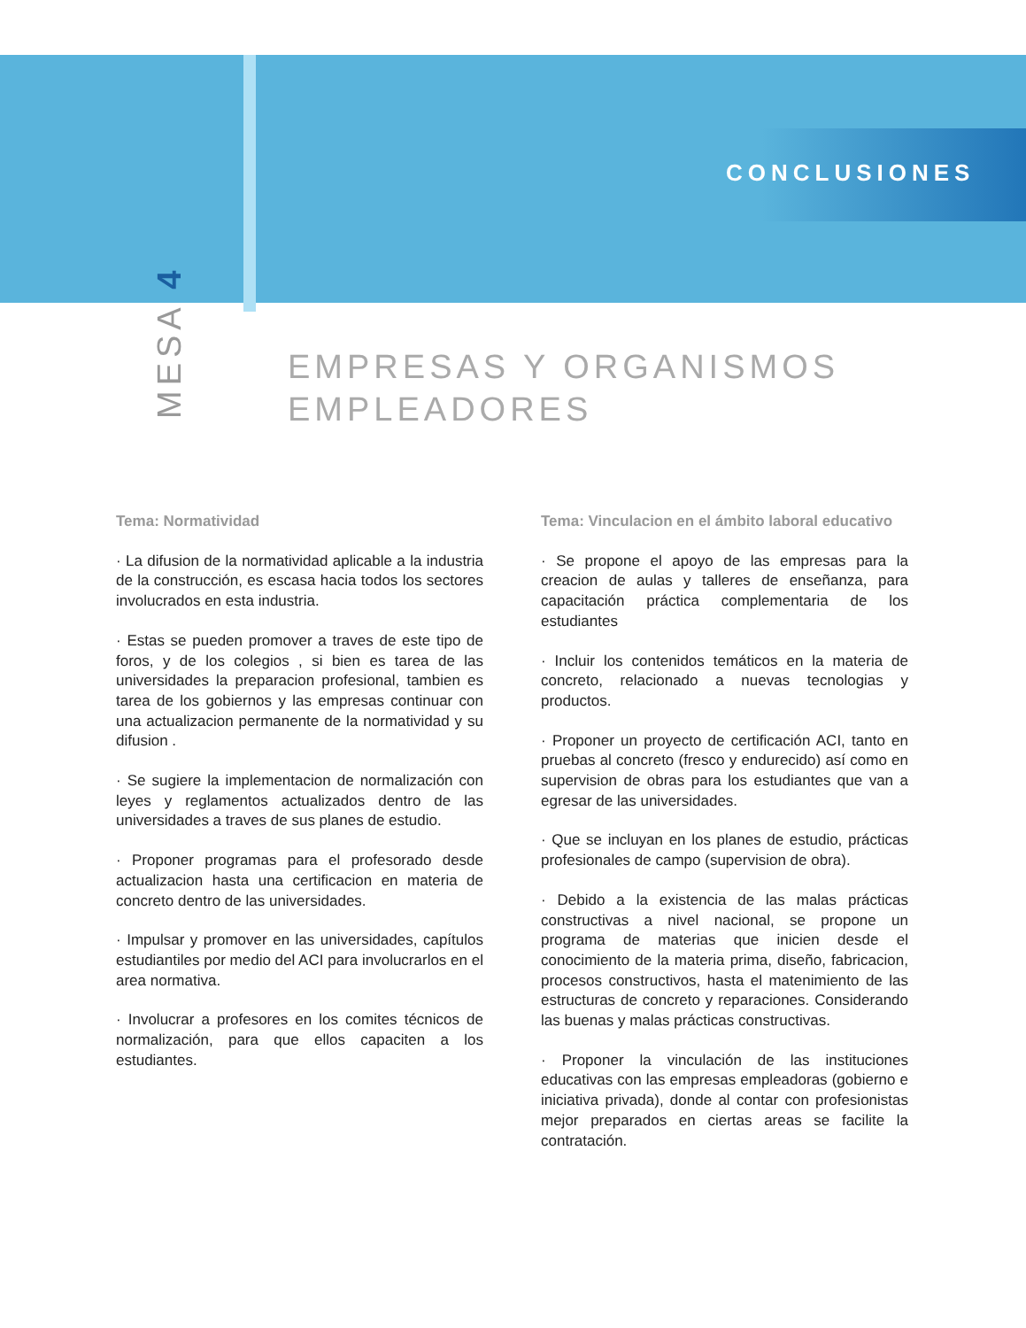CONCLUSIONES
MESA 4
EMPRESAS Y ORGANISMOS
EMPLEADORES
Tema: Normatividad
· La difusion de la normatividad aplicable a la industria de la construcción, es escasa hacia todos los sectores involucrados en esta industria.
· Estas se pueden promover a traves de este tipo de foros, y de los colegios , si bien es tarea de las universidades la preparacion profesional, tambien es tarea de los gobiernos y las empresas continuar con una actualizacion permanente de la normatividad y su difusion .
· Se sugiere la implementacion de normalización con leyes y reglamentos actualizados dentro de las universidades a traves de sus planes de estudio.
· Proponer programas para el profesorado desde actualizacion hasta una certificacion en materia de concreto dentro de las universidades.
· Impulsar y promover en las universidades, capítulos estudiantiles por medio del ACI para involucrarlos en el area normativa.
· Involucrar a profesores en los comites técnicos de normalización, para que ellos capaciten a los estudiantes.
Tema: Vinculacion en el ámbito laboral educativo
· Se propone el apoyo de las empresas para la creacion de aulas y talleres de enseñanza, para capacitación práctica complementaria de los estudiantes
· Incluir los contenidos temáticos en la materia de concreto, relacionado a nuevas tecnologias y productos.
· Proponer un proyecto de certificación ACI, tanto en pruebas al concreto (fresco y endurecido) así como en supervision de obras para los estudiantes que van a egresar de las universidades.
· Que se incluyan en los planes de estudio, prácticas profesionales de campo (supervision de obra).
· Debido a la existencia de las malas prácticas constructivas a nivel nacional, se propone un programa de materias que inicien desde el conocimiento de la materia prima, diseño, fabricacion, procesos constructivos, hasta el matenimiento de las estructuras de concreto y reparaciones. Considerando las buenas y malas prácticas constructivas.
· Proponer la vinculación de las instituciones educativas con las empresas empleadoras (gobierno e iniciativa privada), donde al contar con profesionistas mejor preparados en ciertas areas se facilite la contratación.